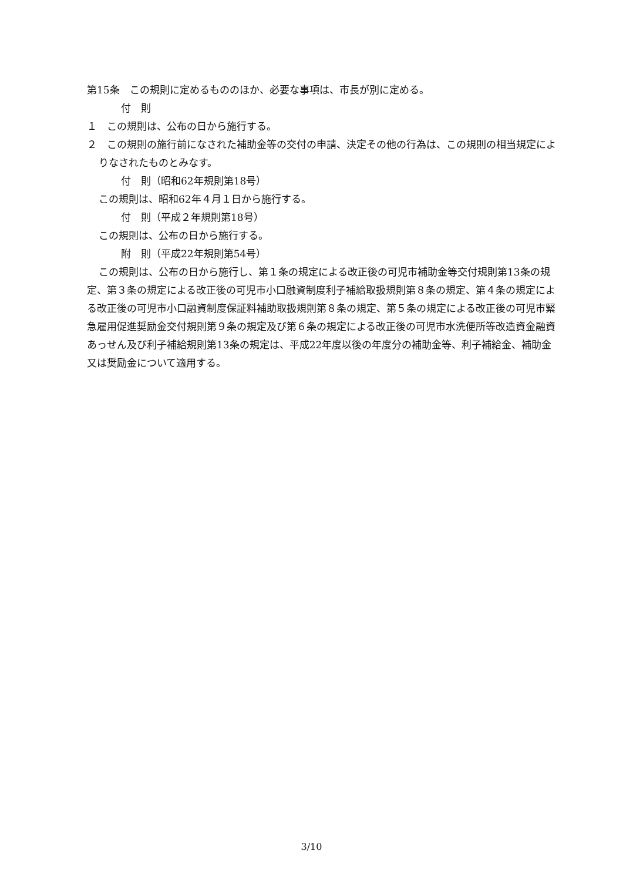第15条　この規則に定めるもののほか、必要な事項は、市長が別に定める。
付　則
１　この規則は、公布の日から施行する。
２　この規則の施行前になされた補助金等の交付の申請、決定その他の行為は、この規則の相当規定によりなされたものとみなす。
付　則（昭和62年規則第18号）
この規則は、昭和62年４月１日から施行する。
付　則（平成２年規則第18号）
この規則は、公布の日から施行する。
附　則（平成22年規則第54号）
この規則は、公布の日から施行し、第１条の規定による改正後の可児市補助金等交付規則第13条の規定、第３条の規定による改正後の可児市小口融資制度利子補給取扱規則第８条の規定、第４条の規定による改正後の可児市小口融資制度保証料補助取扱規則第８条の規定、第５条の規定による改正後の可児市緊急雇用促進奨励金交付規則第９条の規定及び第６条の規定による改正後の可児市水洗便所等改造資金融資あっせん及び利子補給規則第13条の規定は、平成22年度以後の年度分の補助金等、利子補給金、補助金又は奨励金について適用する。
3/10